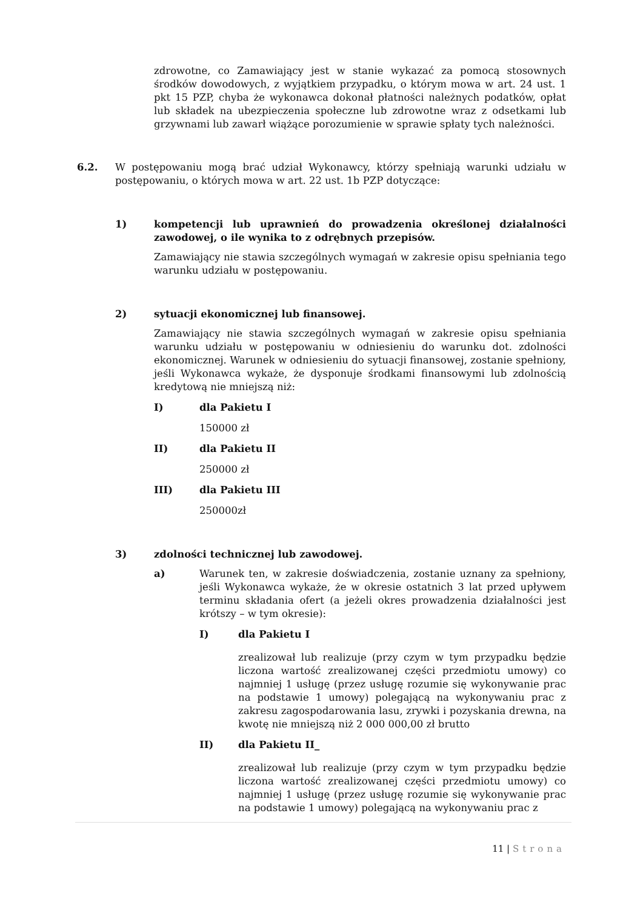zdrowotne, co Zamawiający jest w stanie wykazać za pomocą stosownych środków dowodowych, z wyjątkiem przypadku, o którym mowa w art. 24 ust. 1 pkt 15 PZP, chyba że wykonawca dokonał płatności należnych podatków, opłat lub składek na ubezpieczenia społeczne lub zdrowotne wraz z odsetkami lub grzywnami lub zawarł wiążące porozumienie w sprawie spłaty tych należności.
6.2. W postępowaniu mogą brać udział Wykonawcy, którzy spełniają warunki udziału w postępowaniu, o których mowa w art. 22 ust. 1b PZP dotyczące:
1) kompetencji lub uprawnień do prowadzenia określonej działalności zawodowej, o ile wynika to z odrębnych przepisów.
Zamawiający nie stawia szczególnych wymagań w zakresie opisu spełniania tego warunku udziału w postępowaniu.
2) sytuacji ekonomicznej lub finansowej.
Zamawiający nie stawia szczególnych wymagań w zakresie opisu spełniania warunku udziału w postępowaniu w odniesieniu do warunku dot. zdolności ekonomicznej. Warunek w odniesieniu do sytuacji finansowej, zostanie spełniony, jeśli Wykonawca wykaże, że dysponuje środkami finansowymi lub zdolnością kredytową nie mniejszą niż:
I) dla Pakietu I
150000 zł
II) dla Pakietu II
250000 zł
III) dla Pakietu III
250000zł
3) zdolności technicznej lub zawodowej.
a) Warunek ten, w zakresie doświadczenia, zostanie uznany za spełniony, jeśli Wykonawca wykaże, że w okresie ostatnich 3 lat przed upływem terminu składania ofert (a jeżeli okres prowadzenia działalności jest krótszy – w tym okresie):
I) dla Pakietu I
zrealizował lub realizuje (przy czym w tym przypadku będzie liczona wartość zrealizowanej części przedmiotu umowy) co najmniej 1 usługę (przez usługę rozumie się wykonywanie prac na podstawie 1 umowy) polegającą na wykonywaniu prac z zakresu zagospodarowania lasu, zrywki i pozyskania drewna, na kwotę nie mniejszą niż 2 000 000,00 zł brutto
II) dla Pakietu II_
zrealizował lub realizuje (przy czym w tym przypadku będzie liczona wartość zrealizowanej części przedmiotu umowy) co najmniej 1 usługę (przez usługę rozumie się wykonywanie prac na podstawie 1 umowy) polegającą na wykonywaniu prac z
11 | Strona